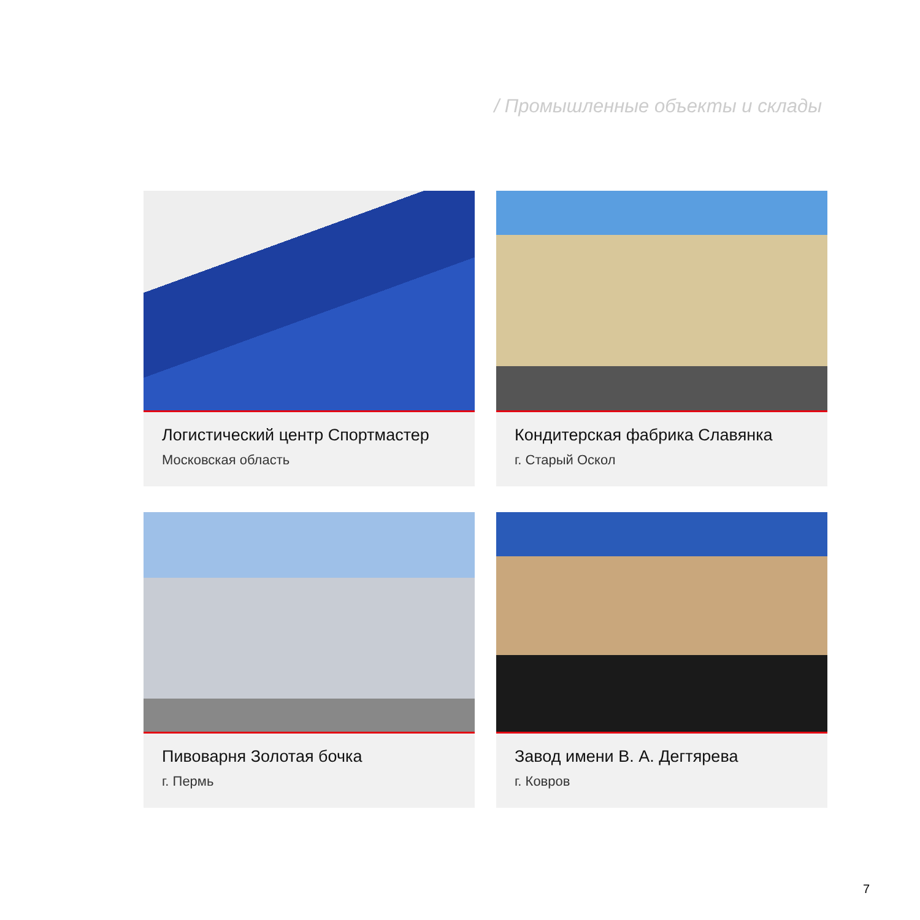/ Промышленные объекты и склады
Логистический центр Спортмастер
Московская область
Кондитерская фабрика Славянка
г. Старый Оскол
Пивоварня Золотая бочка
г. Пермь
Завод имени В. А. Дегтярева
г. Ковров
7